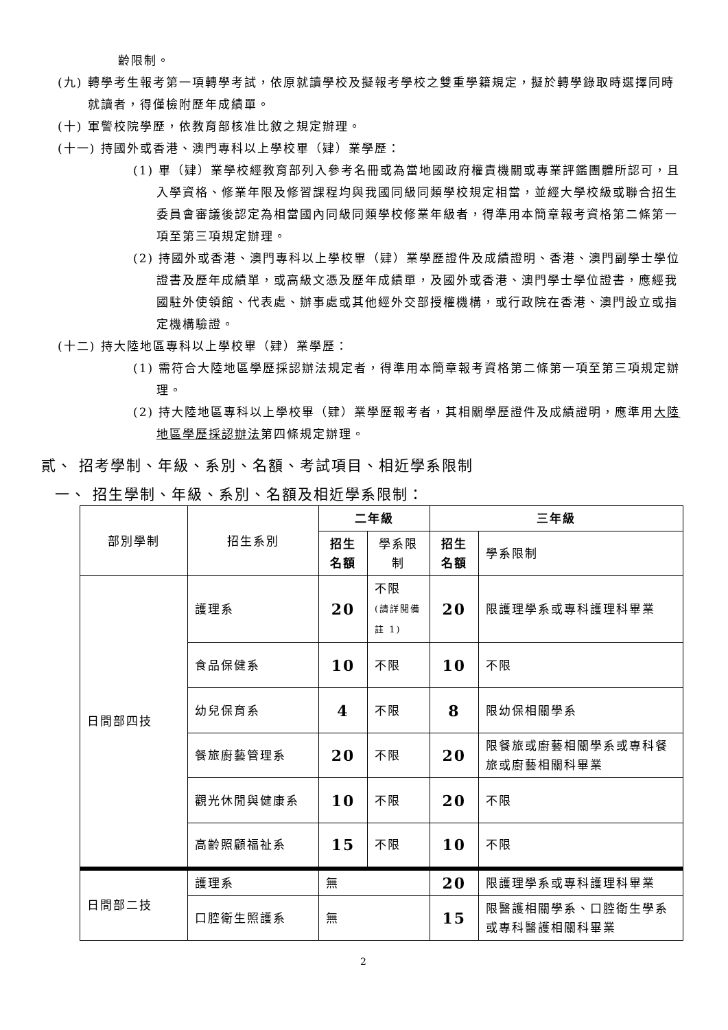齡限制。
(九) 轉學考生報考第一項轉學考試，依原就讀學校及擬報考學校之雙重學籍規定，擬於轉學錄取時選擇同時就讀者，得僅檢附歷年成績單。
(十) 軍警校院學歷，依教育部核准比敘之規定辦理。
(十一) 持國外或香港、澳門專科以上學校畢（肄）業學歷：
(1) 畢（肄）業學校經教育部列入參考名冊或為當地國政府權責機關或專業評鑑團體所認可，且入學資格、修業年限及修習課程均與我國同級同類學校規定相當，並經大學校級或聯合招生委員會審議後認定為相當國內同級同類學校修業年級者，得準用本簡章報考資格第二條第一項至第三項規定辦理。
(2) 持國外或香港、澳門專科以上學校畢（肄）業學歷證件及成績證明、香港、澳門副學士學位證書及歷年成績單，或高級文憑及歷年成績單，及國外或香港、澳門學士學位證書，應經我國駐外使領館、代表處、辦事處或其他經外交部授權機構，或行政院在香港、澳門設立或指定機構驗證。
(十二) 持大陸地區專科以上學校畢（肄）業學歷：
(1) 需符合大陸地區學歷採認辦法規定者，得準用本簡章報考資格第二條第一項至第三項規定辦理。
(2) 持大陸地區專科以上學校畢（肄）業學歷報考者，其相關學歷證件及成績證明，應準用大陸地區學歷採認辦法第四條規定辦理。
貳、 招考學制、年級、系別、名額、考試項目、相近學系限制
一、 招生學制、年級、系別、名額及相近學系限制：
| 部別學制 | 招生系別 | 二年級 | | 三年級 | |
| | | 招生 名額 | 學系限制 | 招生 名額 | 學系限制 |
| 日間部四技 | 護理系 | 20 | 不限 (請詳閱備註 1) | 20 | 限護理學系或專科護理科畢業 |
| | 食品保健系 | 10 | 不限 | 10 | 不限 |
| | 幼兒保育系 | 4 | 不限 | 8 | 限幼保相關學系 |
| | 餐旅廚藝管理系 | 20 | 不限 | 20 | 限餐旅或廚藝相關學系或專科餐旅或廚藝相關科畢業 |
| | 觀光休閒與健康系 | 10 | 不限 | 20 | 不限 |
| | 高齡照顧福祉系 | 15 | 不限 | 10 | 不限 |
| 日間部二技 | 護理系 | 無 | | 20 | 限護理學系或專科護理科畢業 |
| | 口腔衛生照護系 | 無 | | 15 | 限醫護相關學系、口腔衛生學系或專科醫護相關科畢業 |
2